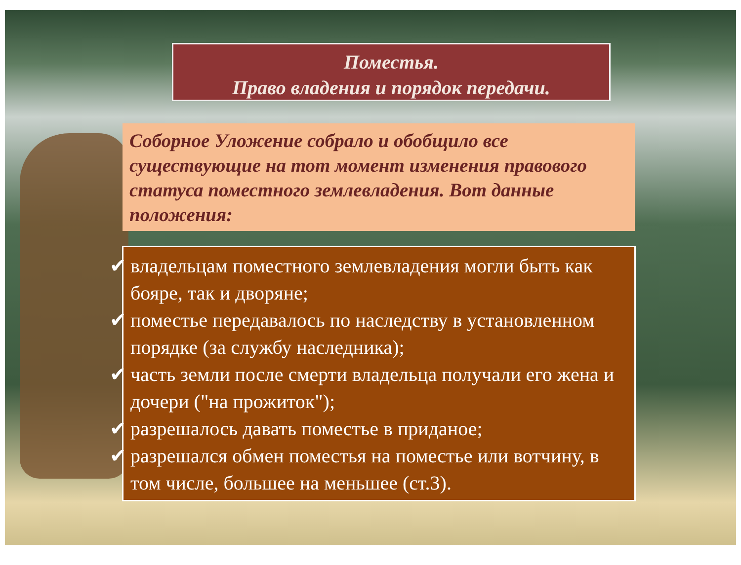Поместья.
Право владения и порядок передачи.
Соборное Уложение собрало и обобщило все существующие на тот момент изменения правового статуса поместного землевладения. Вот данные положения:
✔ владельцам поместного землевладения могли быть как бояре, так и дворяне;
✔ поместье передавалось по наследству в установленном порядке (за службу наследника);
✔ часть земли после смерти владельца получали его жена и дочери ("на прожиток");
✔ разрешалось давать поместье в приданое;
✔ разрешался обмен поместья на поместье или вотчину, в том числе, большее на меньшее (ст.3).